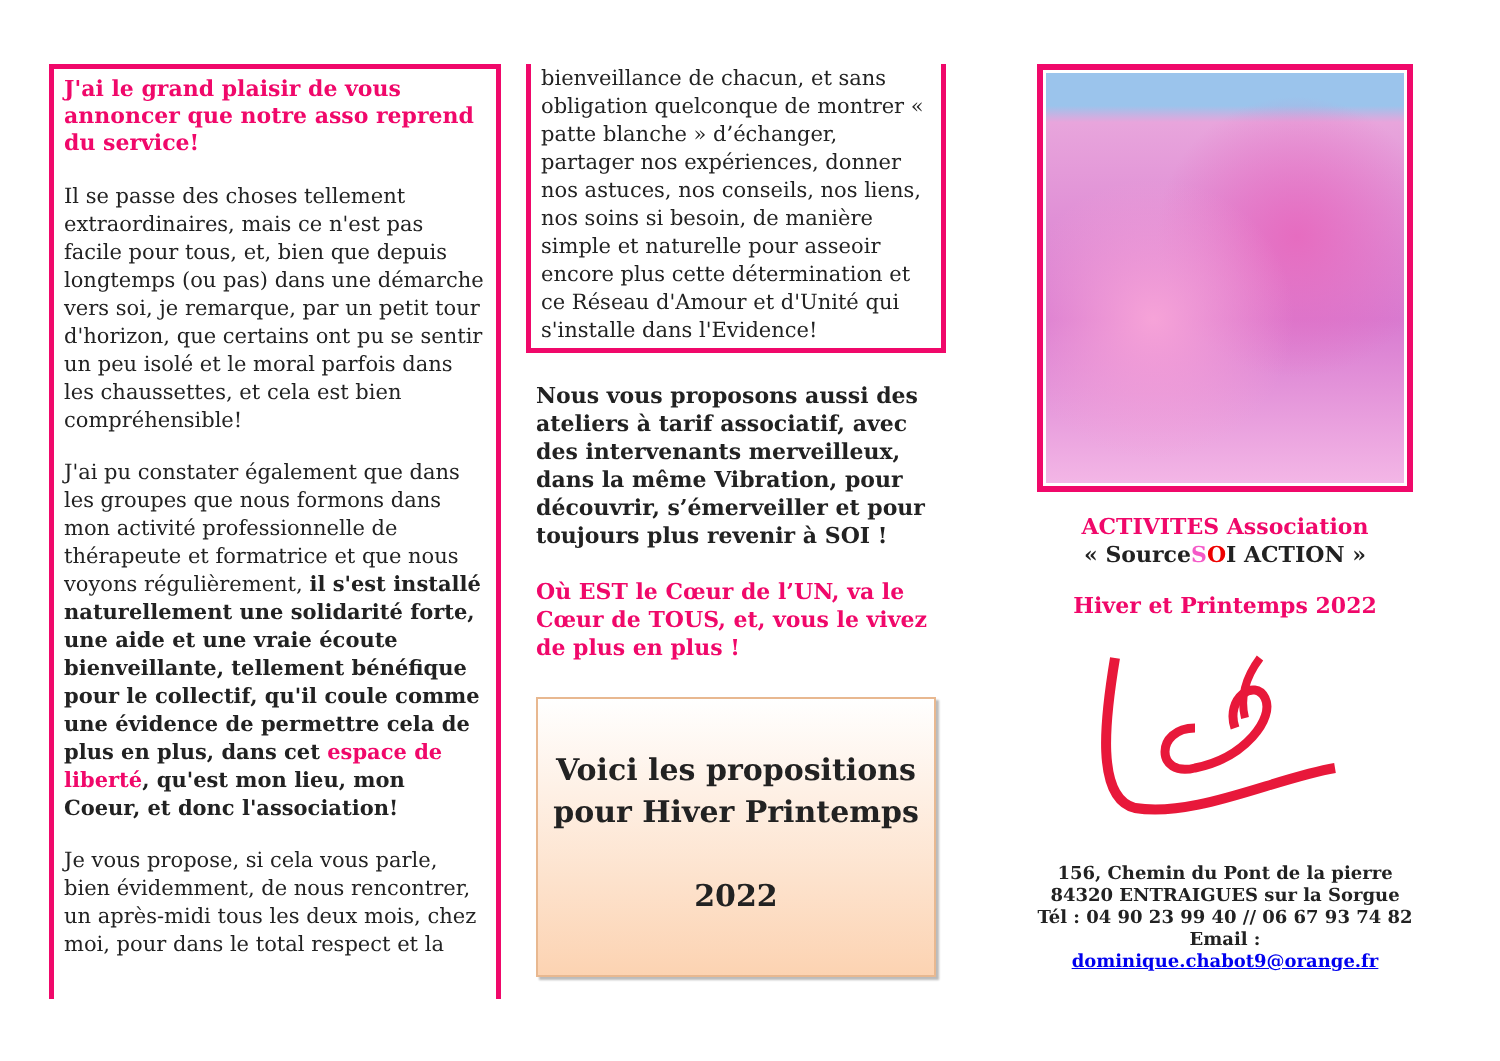J'ai le grand plaisir de vous annoncer que notre asso reprend du service!
Il se passe des choses tellement extraordinaires, mais ce n'est pas facile pour tous, et, bien que depuis longtemps (ou pas) dans une démarche vers soi, je remarque, par un petit tour d'horizon, que certains ont pu se sentir un peu isolé et le moral parfois dans les chaussettes, et cela est bien compréhensible!
J'ai pu constater également que dans les groupes que nous formons dans mon activité professionnelle de thérapeute et formatrice et que nous voyons régulièrement, il s'est installé naturellement une solidarité forte, une aide et une vraie écoute bienveillante, tellement bénéfique pour le collectif, qu'il coule comme une évidence de permettre cela de plus en plus, dans cet espace de liberté, qu'est mon lieu, mon Coeur, et donc l'association!
Je vous propose, si cela vous parle, bien évidemment, de nous rencontrer, un après-midi tous les deux mois, chez moi, pour dans le total respect et la
bienveillance de chacun, et sans obligation quelconque de montrer « patte blanche » d’échanger, partager nos expériences, donner nos astuces, nos conseils, nos liens, nos soins si besoin, de manière simple et naturelle pour asseoir encore plus cette détermination et ce Réseau d'Amour et d'Unité qui s'installe dans l'Evidence!
Nous vous proposons aussi des ateliers à tarif associatif, avec des intervenants merveilleux, dans la même Vibration, pour découvrir, s’émerveiller et pour toujours plus revenir à SOI !
Où EST le Cœur de l’UN, va le Cœur de TOUS, et, vous le vivez de plus en plus !
Voici les propositions pour Hiver Printemps
2022
ACTIVITES Association
« SourceSOI ACTION »
Hiver et Printemps 2022
156, Chemin du Pont de la pierre
84320 ENTRAIGUES sur la Sorgue
Tél : 04 90 23 99 40 // 06 67 93 74 82
Email : dominique.chabot9@orange.fr